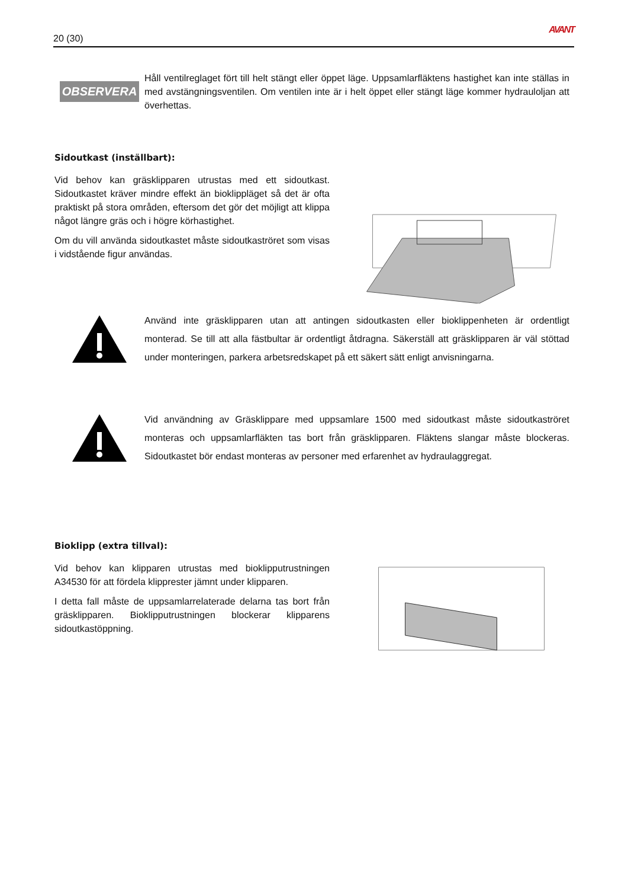20 (30) AVANT
OBSERVERA
Håll ventilreglaget fört till helt stängt eller öppet läge. Uppsamlarfläktens hastighet kan inte ställas in med avstängningsventilen. Om ventilen inte är i helt öppet eller stängt läge kommer hydrauloljan att överhettas.
Sidoutkast (inställbart):
Vid behov kan gräsklipparen utrustas med ett sidoutkast. Sidoutkastet kräver mindre effekt än bioklippläget så det är ofta praktiskt på stora områden, eftersom det gör det möjligt att klippa något längre gräs och i högre körhastighet.
Om du vill använda sidoutkastet måste sidoutkaströret som visas i vidstående figur användas.
Använd inte gräsklipparen utan att antingen sidoutkasten eller bioklippenheten är ordentligt monterad. Se till att alla fästbultar är ordentligt åtdragna. Säkerställ att gräsklipparen är väl stöttad under monteringen, parkera arbetsredskapet på ett säkert sätt enligt anvisningarna.
Vid användning av Gräsklippare med uppsamlare 1500 med sidoutkast måste sidoutkaströret monteras och uppsamlarfläkten tas bort från gräsklipparen. Fläktens slangar måste blockeras. Sidoutkastet bör endast monteras av personer med erfarenhet av hydraulaggregat.
Bioklipp (extra tillval):
Vid behov kan klipparen utrustas med bioklipputrustningen A34530 för att fördela klipprester jämnt under klipparen.
I detta fall måste de uppsamlarrelaterade delarna tas bort från gräsklipparen. Bioklipputrustningen blockerar klipparens sidoutkastöppning.